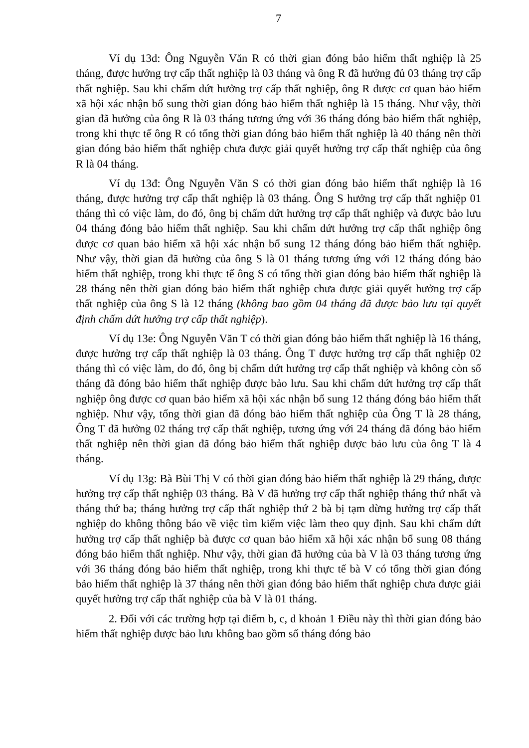7
Ví dụ 13d: Ông Nguyễn Văn R có thời gian đóng bảo hiểm thất nghiệp là 25 tháng, được hưởng trợ cấp thất nghiệp là 03 tháng và ông R đã hưởng đủ 03 tháng trợ cấp thất nghiệp. Sau khi chấm dứt hưởng trợ cấp thất nghiệp, ông R được cơ quan bảo hiểm xã hội xác nhận bổ sung thời gian đóng bảo hiểm thất nghiệp là 15 tháng. Như vậy, thời gian đã hưởng của ông R là 03 tháng tương ứng với 36 tháng đóng bảo hiểm thất nghiệp, trong khi thực tế ông R có tổng thời gian đóng bảo hiểm thất nghiệp là 40 tháng nên thời gian đóng bảo hiểm thất nghiệp chưa được giải quyết hưởng trợ cấp thất nghiệp của ông R là 04 tháng.
Ví dụ 13đ: Ông Nguyễn Văn S có thời gian đóng bảo hiểm thất nghiệp là 16 tháng, được hưởng trợ cấp thất nghiệp là 03 tháng. Ông S hưởng trợ cấp thất nghiệp 01 tháng thì có việc làm, do đó, ông bị chấm dứt hưởng trợ cấp thất nghiệp và được bảo lưu 04 tháng đóng bảo hiểm thất nghiệp. Sau khi chấm dứt hưởng trợ cấp thất nghiệp ông được cơ quan bảo hiểm xã hội xác nhận bổ sung 12 tháng đóng bảo hiểm thất nghiệp. Như vậy, thời gian đã hưởng của ông S là 01 tháng tương ứng với 12 tháng đóng bảo hiểm thất nghiệp, trong khi thực tế ông S có tổng thời gian đóng bảo hiểm thất nghiệp là 28 tháng nên thời gian đóng bảo hiểm thất nghiệp chưa được giải quyết hưởng trợ cấp thất nghiệp của ông S là 12 tháng (không bao gồm 04 tháng đã được bảo lưu tại quyết định chấm dứt hưởng trợ cấp thất nghiệp).
Ví dụ 13e: Ông Nguyễn Văn T có thời gian đóng bảo hiểm thất nghiệp là 16 tháng, được hưởng trợ cấp thất nghiệp là 03 tháng. Ông T được hưởng trợ cấp thất nghiệp 02 tháng thì có việc làm, do đó, ông bị chấm dứt hưởng trợ cấp thất nghiệp và không còn số tháng đã đóng bảo hiểm thất nghiệp được bảo lưu. Sau khi chấm dứt hưởng trợ cấp thất nghiệp ông được cơ quan bảo hiểm xã hội xác nhận bổ sung 12 tháng đóng bảo hiểm thất nghiệp. Như vậy, tổng thời gian đã đóng bảo hiểm thất nghiệp của Ông T là 28 tháng, Ông T đã hưởng 02 tháng trợ cấp thất nghiệp, tương ứng với 24 tháng đã đóng bảo hiểm thất nghiệp nên thời gian đã đóng bảo hiểm thất nghiệp được bảo lưu của ông T là 4 tháng.
Ví dụ 13g: Bà Bùi Thị V có thời gian đóng bảo hiểm thất nghiệp là 29 tháng, được hưởng trợ cấp thất nghiệp 03 tháng. Bà V đã hưởng trợ cấp thất nghiệp tháng thứ nhất và tháng thứ ba; tháng hưởng trợ cấp thất nghiệp thứ 2 bà bị tạm dừng hưởng trợ cấp thất nghiệp do không thông báo về việc tìm kiếm việc làm theo quy định. Sau khi chấm dứt hưởng trợ cấp thất nghiệp bà được cơ quan bảo hiểm xã hội xác nhận bổ sung 08 tháng đóng bảo hiểm thất nghiệp. Như vậy, thời gian đã hưởng của bà V là 03 tháng tương ứng với 36 tháng đóng bảo hiểm thất nghiệp, trong khi thực tế bà V có tổng thời gian đóng bảo hiểm thất nghiệp là 37 tháng nên thời gian đóng bảo hiểm thất nghiệp chưa được giải quyết hưởng trợ cấp thất nghiệp của bà V là 01 tháng.
2. Đối với các trường hợp tại điểm b, c, d khoản 1 Điều này thì thời gian đóng bảo hiểm thất nghiệp được bảo lưu không bao gồm số tháng đóng bảo